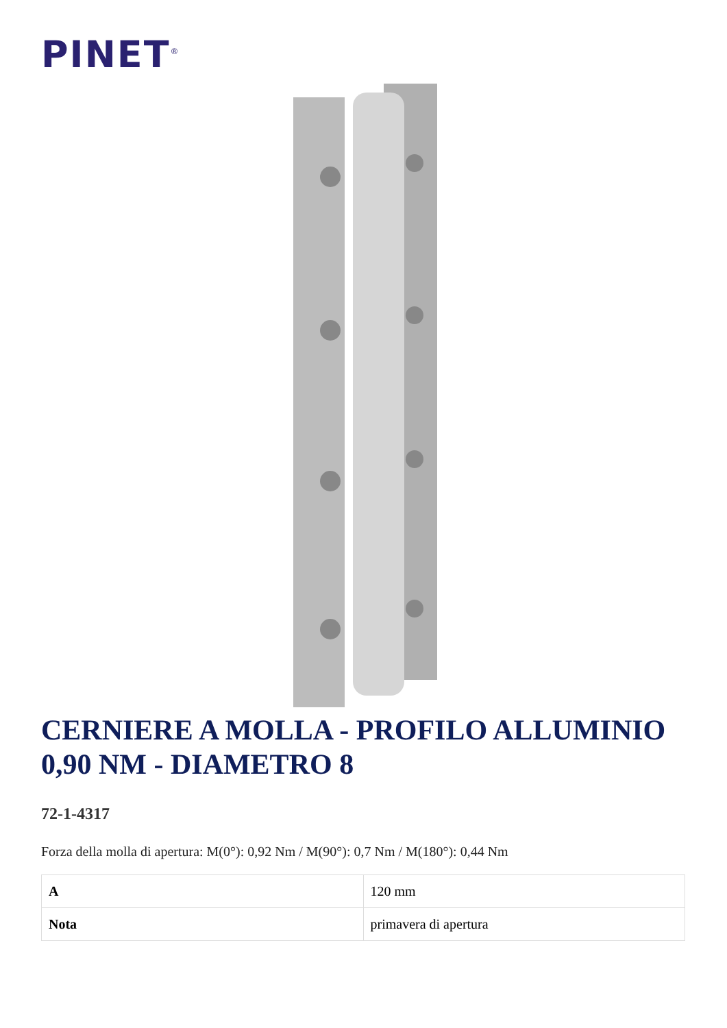PINET<sup>®</sup>
CERNIERE A MOLLA - PROFILO ALLUMINIO 0,90 NM - DIAMETRO 8
72-1-4317
Forza della molla di apertura: M(0°): 0,92 Nm / M(90°): 0,7 Nm / M(180°): 0,44 Nm
| A | 120 mm |
| Nota | primavera di apertura |